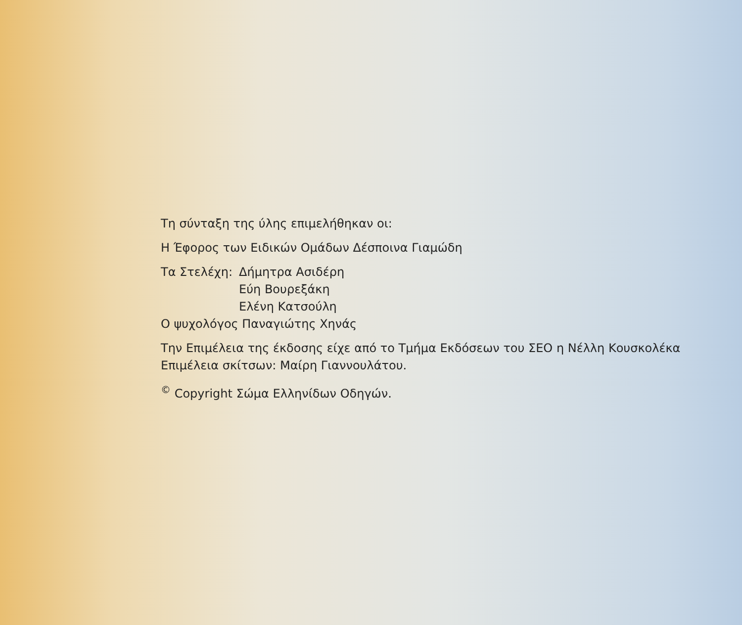Τη σύνταξη της ύλης επιμελήθηκαν οι:
Η Έφορος των Ειδικών Ομάδων Δέσποινα Γιαμώδη
Τα Στελέχη:
Δήμητρα Ασιδέρη
Εύη Βουρεξάκη
Ελένη Κατσούλη
Ο ψυχολόγος Παναγιώτης Χηνάς
Την Επιμέλεια της έκδοσης είχε από το Τμήμα Εκδόσεων του ΣΕΟ η Νέλλη Κουσκολέκα
Επιμέλεια σκίτσων: Μαίρη Γιαννουλάτου.
<sup>©</sup> Copyright Σώμα Ελληνίδων Οδηγών.